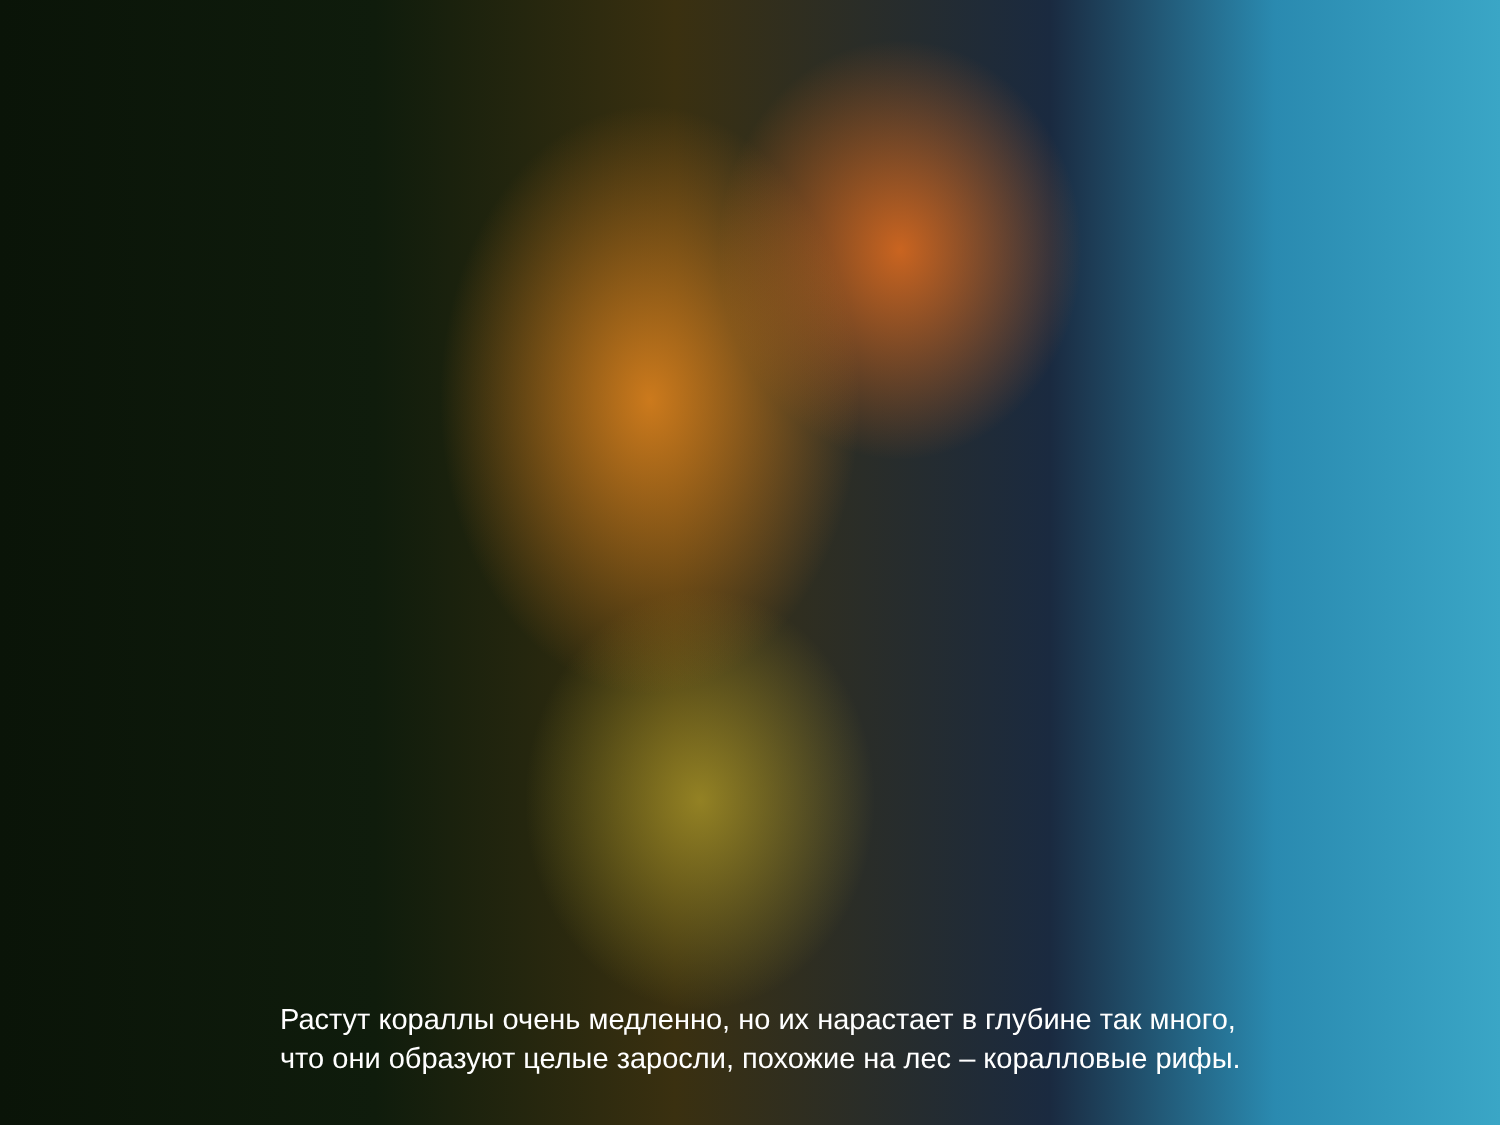Растут кораллы очень медленно, но их нарастает в глубине так много,
что они образуют целые заросли, похожие на лес – коралловые рифы.